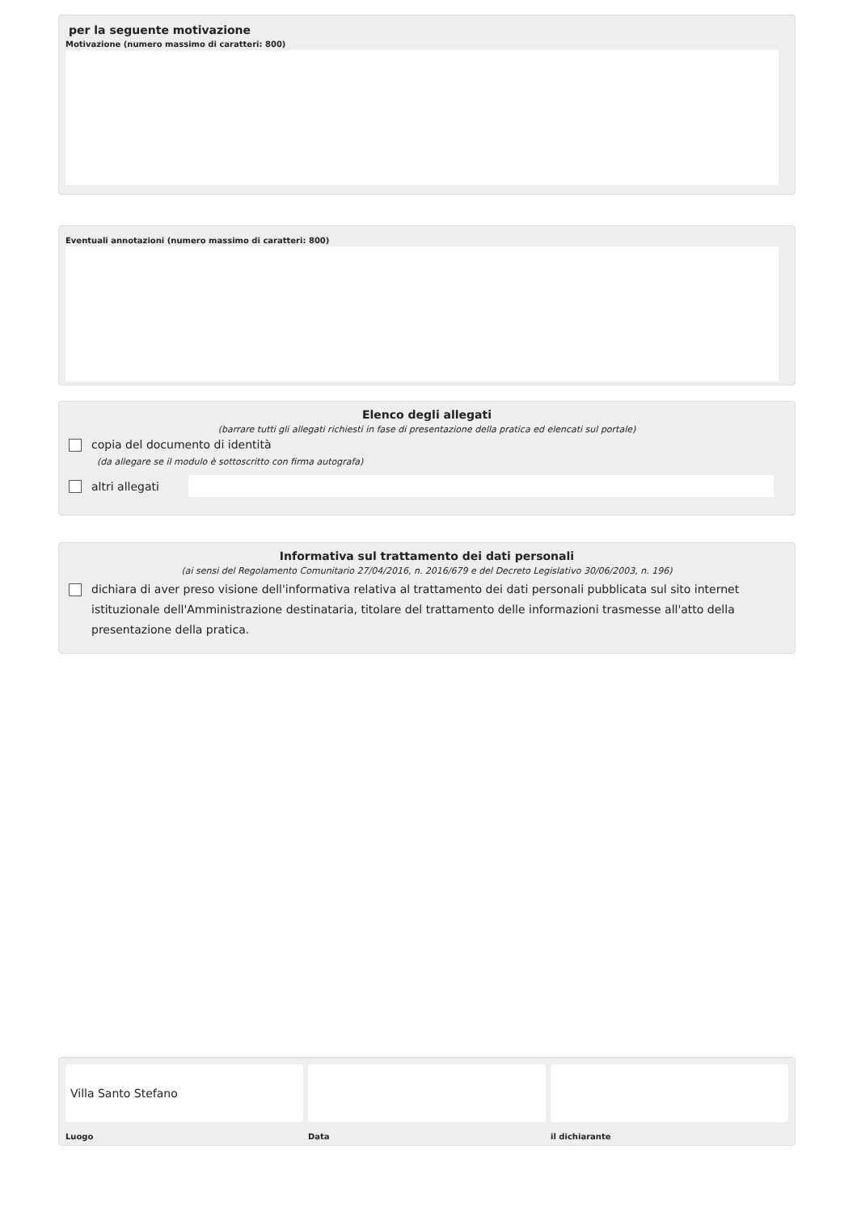per la seguente motivazione
Motivazione (numero massimo di caratteri: 800)
Eventuali annotazioni (numero massimo di caratteri: 800)
Elenco degli allegati
(barrare tutti gli allegati richiesti in fase di presentazione della pratica ed elencati sul portale)
copia del documento di identità
(da allegare se il modulo è sottoscritto con firma autografa)
altri allegati
Informativa sul trattamento dei dati personali
(ai sensi del Regolamento Comunitario 27/04/2016, n. 2016/679 e del Decreto Legislativo 30/06/2003, n. 196)
dichiara di aver preso visione dell'informativa relativa al trattamento dei dati personali pubblicata sul sito internet istituzionale dell'Amministrazione destinataria, titolare del trattamento delle informazioni trasmesse all'atto della presentazione della pratica.
Villa Santo Stefano
Luogo
Data il dichiarante